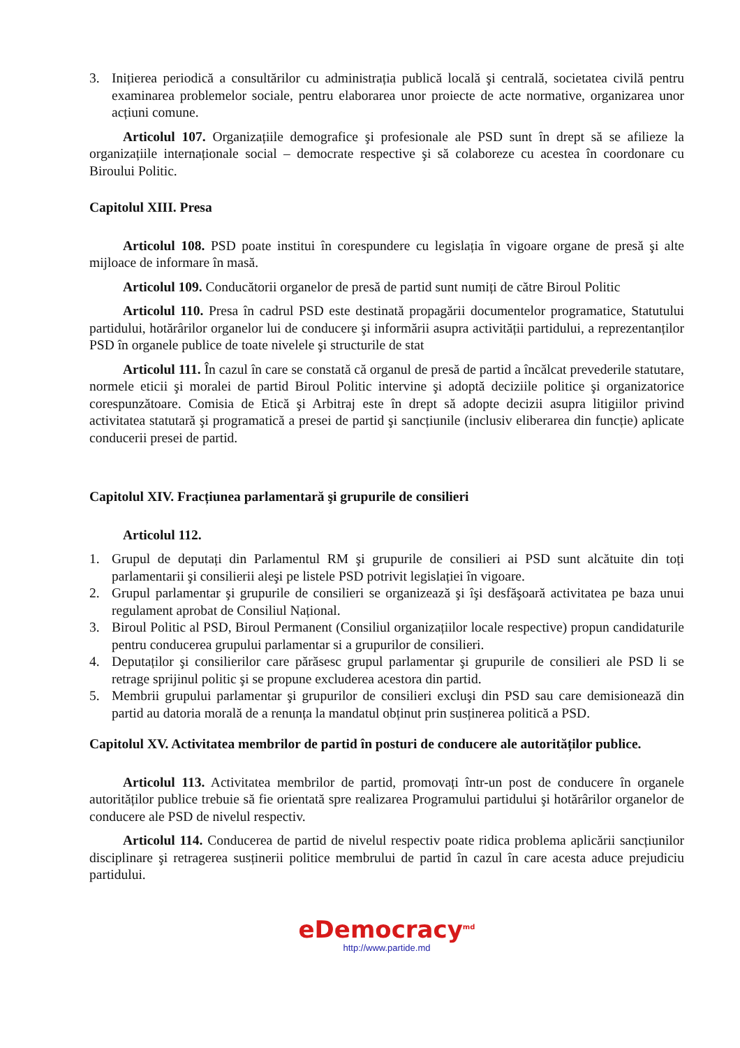3. Inițierea periodică a consultărilor cu administrația publică locală şi centrală, societatea civilă pentru examinarea problemelor sociale, pentru elaborarea unor proiecte de acte normative, organizarea unor acțiuni comune.
Articolul 107. Organizațiile demografice şi profesionale ale PSD sunt în drept să se afilieze la organizațiile internaționale social – democrate respective şi să colaboreze cu acestea în coordonare cu Biroului Politic.
Capitolul XIII. Presa
Articolul 108. PSD poate institui în corespundere cu legislația în vigoare organe de presă şi alte mijloace de informare în masă.
Articolul 109. Conducătorii organelor de presă de partid sunt numiți de către Biroul Politic
Articolul 110. Presa în cadrul PSD este destinată propagării documentelor programatice, Statutului partidului, hotărârilor organelor lui de conducere şi informării asupra activității partidului, a reprezentanților PSD în organele publice de toate nivelele şi structurile de stat
Articolul 111. În cazul în care se constată că organul de presă de partid a încălcat prevederile statutare, normele eticii şi moralei de partid Biroul Politic intervine şi adoptă deciziile politice şi organizatorice corespunzătoare. Comisia de Etică şi Arbitraj este în drept să adopte decizii asupra litigiilor privind activitatea statutară şi programatică a presei de partid şi sancțiunile (inclusiv eliberarea din funcție) aplicate conducerii presei de partid.
Capitolul XIV. Fracțiunea parlamentară şi grupurile de consilieri
Articolul 112.
1. Grupul de deputați din Parlamentul RM şi grupurile de consilieri ai PSD sunt alcătuite din toți parlamentarii şi consilierii aleşi pe listele PSD potrivit legislației în vigoare.
2. Grupul parlamentar şi grupurile de consilieri se organizează şi îşi desfăşoară activitatea pe baza unui regulament aprobat de Consiliul Național.
3. Biroul Politic al PSD, Biroul Permanent (Consiliul organizațiilor locale respective) propun candidaturile pentru conducerea grupului parlamentar si a grupurilor de consilieri.
4. Deputaților şi consilierilor care părăsesc grupul parlamentar şi grupurile de consilieri ale PSD li se retrage sprijinul politic şi se propune excluderea acestora din partid.
5. Membrii grupului parlamentar şi grupurilor de consilieri excluşi din PSD sau care demisionează din partid au datoria morală de a renunța la mandatul obținut prin susținerea politică a PSD.
Capitolul XV. Activitatea membrilor de partid în posturi de conducere ale autorităților publice.
Articolul 113. Activitatea membrilor de partid, promovați într-un post de conducere în organele autorităților publice trebuie să fie orientată spre realizarea Programului partidului şi hotărârilor organelor de conducere ale PSD de nivelul respectiv.
Articolul 114. Conducerea de partid de nivelul respectiv poate ridica problema aplicării sancțiunilor disciplinare şi retragerea susținerii politice membrului de partid în cazul în care acesta aduce prejudiciu partidului.
eDemocracy<sup>md</sup>
http://www.partide.md